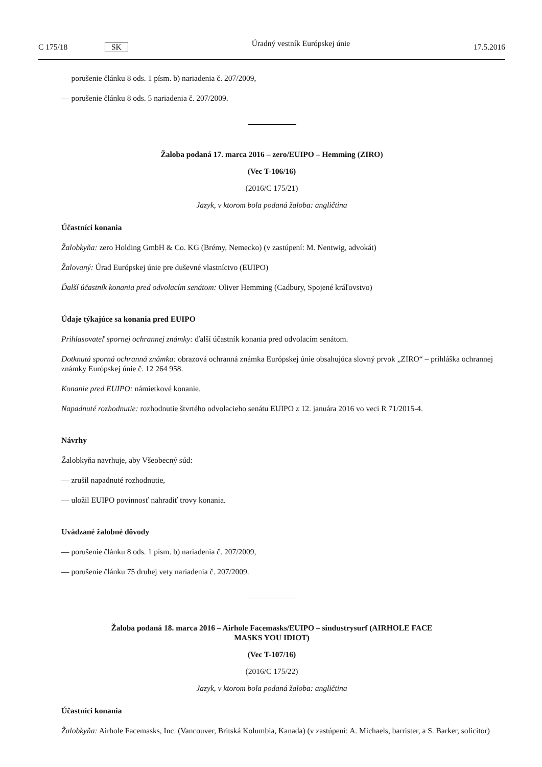C 175/18 SK Úradný vestník Európskej únie 17.5.2016
— porušenie článku 8 ods. 1 písm. b) nariadenia č. 207/2009,
— porušenie článku 8 ods. 5 nariadenia č. 207/2009.
Žaloba podaná 17. marca 2016 – zero/EUIPO – Hemming (ZIRO)
(Vec T-106/16)
(2016/C 175/21)
Jazyk, v ktorom bola podaná žaloba: angličtina
Účastníci konania
Žalobkyňa: zero Holding GmbH & Co. KG (Brémy, Nemecko) (v zastúpení: M. Nentwig, advokát)
Žalovaný: Úrad Európskej únie pre duševné vlastníctvo (EUIPO)
Ďalší účastník konania pred odvolacím senátom: Oliver Hemming (Cadbury, Spojené kráľovstvo)
Údaje týkajúce sa konania pred EUIPO
Prihlasovateľ spornej ochrannej známky: ďalší účastník konania pred odvolacím senátom.
Dotknutá sporná ochranná známka: obrazová ochranná známka Európskej únie obsahujúca slovný prvok „ZIRO“ – prihláška ochrannej známky Európskej únie č. 12 264 958.
Konanie pred EUIPO: námietkové konanie.
Napadnuté rozhodnutie: rozhodnutie štvrtého odvolacieho senátu EUIPO z 12. januára 2016 vo veci R 71/2015-4.
Návrhy
Žalobkyňa navrhuje, aby Všeobecný súd:
— zrušil napadnuté rozhodnutie,
— uložil EUIPO povinnosť nahradiť trovy konania.
Uvádzané žalobné dôvody
— porušenie článku 8 ods. 1 písm. b) nariadenia č. 207/2009,
— porušenie článku 75 druhej vety nariadenia č. 207/2009.
Žaloba podaná 18. marca 2016 – Airhole Facemasks/EUIPO – sindustrysurf (AIRHOLE FACE MASKS YOU IDIOT)
(Vec T-107/16)
(2016/C 175/22)
Jazyk, v ktorom bola podaná žaloba: angličtina
Účastníci konania
Žalobkyňa: Airhole Facemasks, Inc. (Vancouver, Britská Kolumbia, Kanada) (v zastúpení: A. Michaels, barrister, a S. Barker, solicitor)